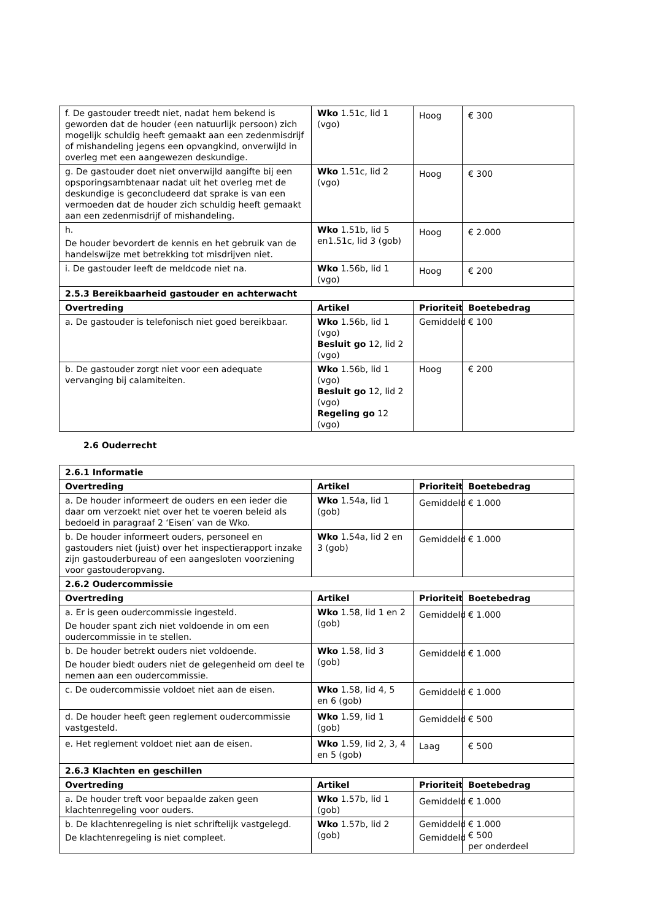| f. De gastouder treedt niet, nadat hem bekend is geworden dat de houder (een natuurlijk persoon) zich mogelijk schuldig heeft gemaakt aan een zedenmisdrijf of mishandeling jegens een opvangkind, onverwijld in overleg met een aangewezen deskundige. | Wko 1.51c, lid 1 (vgo) | Hoog | € 300 |
| g. De gastouder doet niet onverwijld aangifte bij een opsporingsambtenaar nadat uit het overleg met de deskundige is geconcludeerd dat sprake is van een vermoeden dat de houder zich schuldig heeft gemaakt aan een zedenmisdrijf of mishandeling. | Wko 1.51c, lid 2 (vgo) | Hoog | € 300 |
| h. De houder bevordert de kennis en het gebruik van de handelswijze met betrekking tot misdrijven niet. | Wko 1.51b, lid 5 en1.51c, lid 3 (gob) | Hoog | € 2.000 |
| i. De gastouder leeft de meldcode niet na. | Wko 1.56b, lid 1 (vgo) | Hoog | € 200 |
| 2.5.3 Bereikbaarheid gastouder en achterwacht | | | |
| Overtreding | Artikel | Prioriteit | Boetebedrag |
| a. De gastouder is telefonisch niet goed bereikbaar. | Wko 1.56b, lid 1 (vgo) Besluit go 12, lid 2 (vgo) | Gemiddeld | € 100 |
| b. De gastouder zorgt niet voor een adequate vervanging bij calamiteiten. | Wko 1.56b, lid 1 (vgo) Besluit go 12, lid 2 (vgo) Regeling go 12 (vgo) | Hoog | € 200 |
2.6 Ouderrecht
| 2.6.1 Informatie | | | |
| --- | --- | --- | --- |
| Overtreding | Artikel | Prioriteit | Boetebedrag |
| a. De houder informeert de ouders en een ieder die daar om verzoekt niet over het te voeren beleid als bedoeld in paragraaf 2 ‘Eisen’ van de Wko. | Wko 1.54a, lid 1 (gob) | Gemiddeld | € 1.000 |
| b. De houder informeert ouders, personeel en gastouders niet (juist) over het inspectierapport inzake zijn gastouderbureau of een aangesloten voorziening voor gastouderopvang. | Wko 1.54a, lid 2 en 3 (gob) | Gemiddeld | € 1.000 |
| 2.6.2 Oudercommissie | | | |
| Overtreding | Artikel | Prioriteit | Boetebedrag |
| a. Er is geen oudercommissie ingesteld. De houder spant zich niet voldoende in om een oudercommissie in te stellen. | Wko 1.58, lid 1 en 2 (gob) | Gemiddeld | € 1.000 |
| b. De houder betrekt ouders niet voldoende. De houder biedt ouders niet de gelegenheid om deel te nemen aan een oudercommissie. | Wko 1.58, lid 3 (gob) | Gemiddeld | € 1.000 |
| c. De oudercommissie voldoet niet aan de eisen. | Wko 1.58, lid 4, 5 en 6 (gob) | Gemiddeld | € 1.000 |
| d. De houder heeft geen reglement oudercommissie vastgesteld. | Wko 1.59, lid 1 (gob) | Gemiddeld | € 500 |
| e. Het reglement voldoet niet aan de eisen. | Wko 1.59, lid 2, 3, 4 en 5 (gob) | Laag | € 500 |
| 2.6.3 Klachten en geschillen | | | |
| Overtreding | Artikel | Prioriteit | Boetebedrag |
| a. De houder treft voor bepaalde zaken geen klachtenregeling voor ouders. | Wko 1.57b, lid 1 (gob) | Gemiddeld | € 1.000 |
| b. De klachtenregeling is niet schriftelijk vastgelegd. De klachtenregeling is niet compleet. | Wko 1.57b, lid 2 (gob) | Gemiddeld Gemiddeld | € 1.000 € 500 per onderdeel |